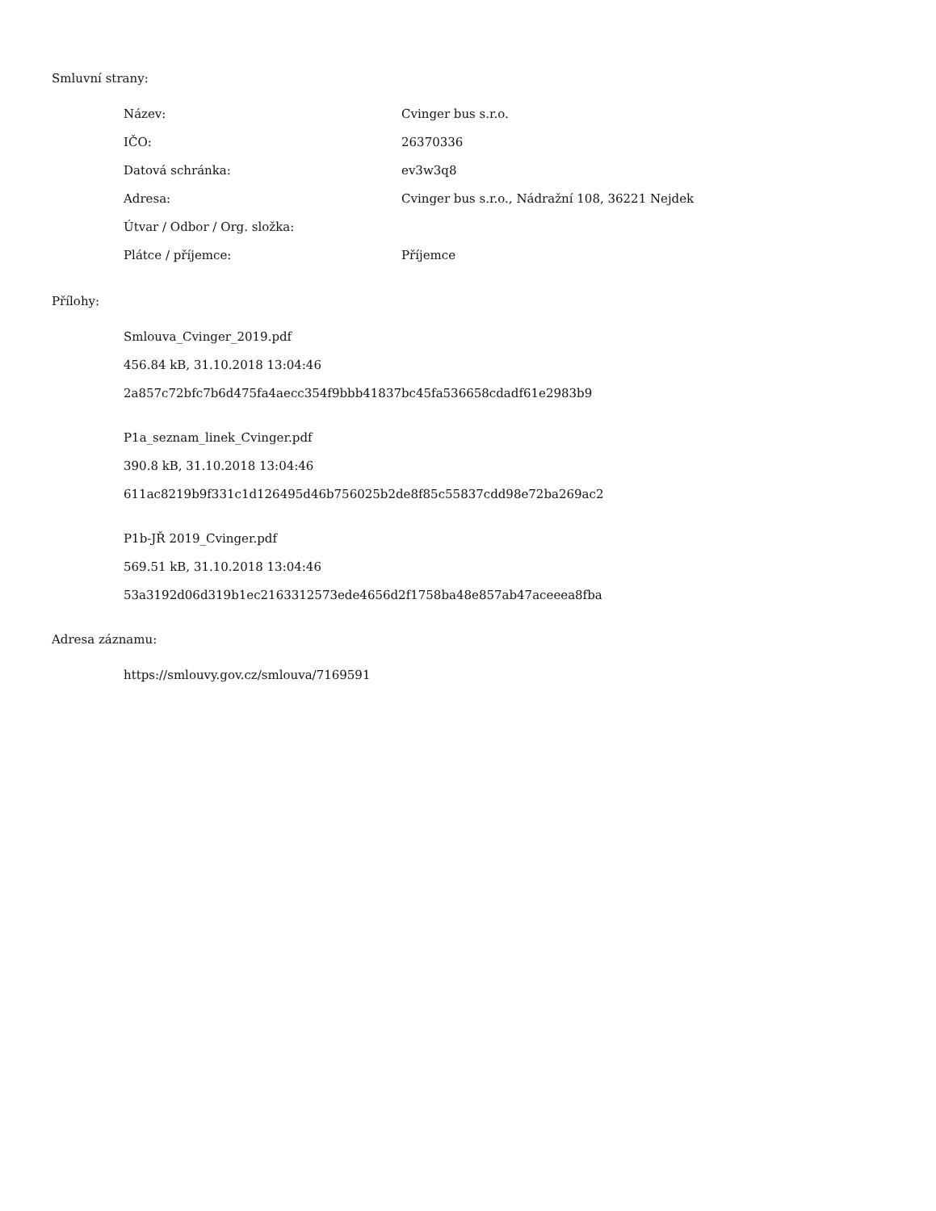Smluvní strany:
| Název: | Cvinger bus s.r.o. |
| IČO: | 26370336 |
| Datová schránka: | ev3w3q8 |
| Adresa: | Cvinger bus s.r.o., Nádražní 108, 36221 Nejdek |
| Útvar / Odbor / Org. složka: | |
| Plátce / příjemce: | Příjemce |
Přílohy:
Smlouva_Cvinger_2019.pdf
456.84 kB, 31.10.2018 13:04:46
2a857c72bfc7b6d475fa4aecc354f9bbb41837bc45fa536658cdadf61e2983b9
P1a_seznam_linek_Cvinger.pdf
390.8 kB, 31.10.2018 13:04:46
611ac8219b9f331c1d126495d46b756025b2de8f85c55837cdd98e72ba269ac2
P1b-JŘ 2019_Cvinger.pdf
569.51 kB, 31.10.2018 13:04:46
53a3192d06d319b1ec2163312573ede4656d2f1758ba48e857ab47aceeea8fba
Adresa záznamu:
https://smlouvy.gov.cz/smlouva/7169591